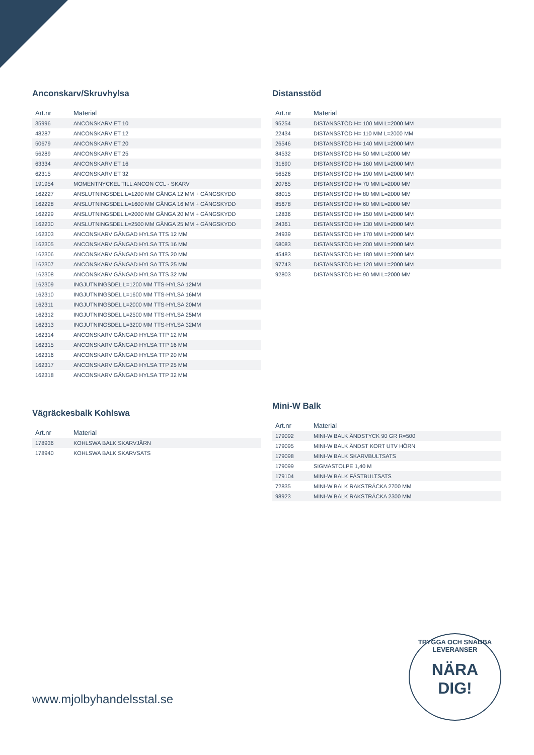Anconskarv/Skruvhylsa
| Art.nr | Material |
| --- | --- |
| 35996 | ANCONSKARV ET 10 |
| 48287 | ANCONSKARV ET 12 |
| 50679 | ANCONSKARV ET 20 |
| 56289 | ANCONSKARV ET 25 |
| 63334 | ANCONSKARV ET 16 |
| 62315 | ANCONSKARV ET 32 |
| 191954 | MOMENTNYCKEL TILL ANCON CCL - SKARV |
| 162227 | ANSLUTNINGSDEL L=1200 MM GÄNGA 12 MM + GÄNGSKYDD |
| 162228 | ANSLUTNINGSDEL L=1600 MM GÄNGA 16 MM + GÄNGSKYDD |
| 162229 | ANSLUTNINGSDEL L=2000 MM GÄNGA 20 MM + GÄNGSKYDD |
| 162230 | ANSLUTNINGSDEL L=2500 MM GÄNGA 25 MM + GÄNGSKYDD |
| 162303 | ANCONSKARV GÄNGAD HYLSA TTS 12 MM |
| 162305 | ANCONSKARV GÄNGAD HYLSA TTS 16 MM |
| 162306 | ANCONSKARV GÄNGAD HYLSA TTS 20 MM |
| 162307 | ANCONSKARV GÄNGAD HYLSA TTS 25 MM |
| 162308 | ANCONSKARV GÄNGAD HYLSA TTS 32 MM |
| 162309 | INGJUTNINGSDEL L=1200 MM TTS-HYLSA 12MM |
| 162310 | INGJUTNINGSDEL L=1600 MM TTS-HYLSA 16MM |
| 162311 | INGJUTNINGSDEL L=2000 MM TTS-HYLSA 20MM |
| 162312 | INGJUTNINGSDEL L=2500 MM TTS-HYLSA 25MM |
| 162313 | INGJUTNINGSDEL L=3200 MM TTS-HYLSA 32MM |
| 162314 | ANCONSKARV GÄNGAD HYLSA TTP 12 MM |
| 162315 | ANCONSKARV GÄNGAD HYLSA TTP 16 MM |
| 162316 | ANCONSKARV GÄNGAD HYLSA TTP 20 MM |
| 162317 | ANCONSKARV GÄNGAD HYLSA TTP 25 MM |
| 162318 | ANCONSKARV GÄNGAD HYLSA TTP 32 MM |
Distansstöd
| Art.nr | Material |
| --- | --- |
| 95254 | DISTANSSTÖD H= 100 MM L=2000 MM |
| 22434 | DISTANSSTÖD H= 110 MM L=2000 MM |
| 26546 | DISTANSSTÖD H= 140 MM L=2000 MM |
| 84532 | DISTANSSTÖD H= 50 MM L=2000 MM |
| 31690 | DISTANSSTÖD H= 160 MM L=2000 MM |
| 56526 | DISTANSSTÖD H= 190 MM L=2000 MM |
| 20765 | DISTANSSTÖD H= 70 MM L=2000 MM |
| 88015 | DISTANSSTÖD H= 80 MM L=2000 MM |
| 85678 | DISTANSSTÖD H= 60 MM L=2000 MM |
| 12836 | DISTANSSTÖD H= 150 MM L=2000 MM |
| 24361 | DISTANSSTÖD H= 130 MM L=2000 MM |
| 24939 | DISTANSSTÖD H= 170 MM L=2000 MM |
| 68083 | DISTANSSTÖD H= 200 MM L=2000 MM |
| 45483 | DISTANSSTÖD H= 180 MM L=2000 MM |
| 97743 | DISTANSSTÖD H= 120 MM L=2000 MM |
| 92803 | DISTANSSTÖD H= 90 MM L=2000 MM |
Vägräckesbalk Kohlswa
| Art.nr | Material |
| --- | --- |
| 178936 | KOHLSWA BALK SKARVJÄRN |
| 178940 | KOHLSWA BALK SKARVSATS |
Mini-W Balk
| Art.nr | Material |
| --- | --- |
| 179092 | MINI-W BALK ÄNDSTYCK 90 GR R=500 |
| 179095 | MINI-W BALK ÄNDST KORT UTV HÖRN |
| 179098 | MINI-W BALK SKARVBULTSATS |
| 179099 | SIGMASTOLPE 1,40 M |
| 179104 | MINI-W BALK FÄSTBULTSATS |
| 72835 | MINI-W BALK RAKSTRÄCKA 2700 MM |
| 98923 | MINI-W BALK RAKSTRÄCKA 2300 MM |
www.mjolbyhandelsstal.se
TRYGGA OCH SNABBA LEVERANSER
NÄRA
DIG!